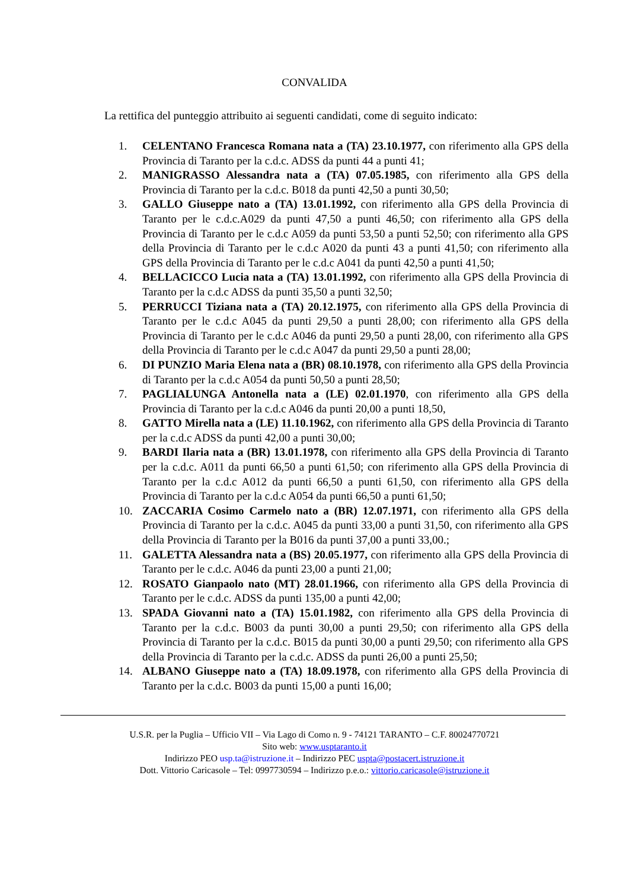CONVALIDA
La rettifica del punteggio attribuito ai seguenti candidati, come di seguito indicato:
1. CELENTANO Francesca Romana nata a (TA) 23.10.1977, con riferimento alla GPS della Provincia di Taranto per la c.d.c. ADSS da punti 44 a punti 41;
2. MANIGRASSO Alessandra nata a (TA) 07.05.1985, con riferimento alla GPS della Provincia di Taranto per la c.d.c. B018 da punti 42,50 a punti 30,50;
3. GALLO Giuseppe nato a (TA) 13.01.1992, con riferimento alla GPS della Provincia di Taranto per le c.d.c.A029 da punti 47,50 a punti 46,50; con riferimento alla GPS della Provincia di Taranto per le c.d.c A059 da punti 53,50 a punti 52,50; con riferimento alla GPS della Provincia di Taranto per le c.d.c A020 da punti 43 a punti 41,50; con riferimento alla GPS della Provincia di Taranto per le c.d.c A041 da punti 42,50 a punti 41,50;
4. BELLACICCO Lucia nata a (TA) 13.01.1992, con riferimento alla GPS della Provincia di Taranto per la c.d.c ADSS da punti 35,50 a punti 32,50;
5. PERRUCCI Tiziana nata a (TA) 20.12.1975, con riferimento alla GPS della Provincia di Taranto per le c.d.c A045 da punti 29,50 a punti 28,00; con riferimento alla GPS della Provincia di Taranto per le c.d.c A046 da punti 29,50 a punti 28,00, con riferimento alla GPS della Provincia di Taranto per le c.d.c A047 da punti 29,50 a punti 28,00;
6. DI PUNZIO Maria Elena nata a (BR) 08.10.1978, con riferimento alla GPS della Provincia di Taranto per la c.d.c A054 da punti 50,50 a punti 28,50;
7. PAGLIALUNGA Antonella nata a (LE) 02.01.1970, con riferimento alla GPS della Provincia di Taranto per la c.d.c A046 da punti 20,00 a punti 18,50,
8. GATTO Mirella nata a (LE) 11.10.1962, con riferimento alla GPS della Provincia di Taranto per la c.d.c ADSS da punti 42,00 a punti 30,00;
9. BARDI Ilaria nata a (BR) 13.01.1978, con riferimento alla GPS della Provincia di Taranto per la c.d.c. A011 da punti 66,50 a punti 61,50; con riferimento alla GPS della Provincia di Taranto per la c.d.c A012 da punti 66,50 a punti 61,50, con riferimento alla GPS della Provincia di Taranto per la c.d.c A054 da punti 66,50 a punti 61,50;
10. ZACCARIA Cosimo Carmelo nato a (BR) 12.07.1971, con riferimento alla GPS della Provincia di Taranto per la c.d.c. A045 da punti 33,00 a punti 31,50, con riferimento alla GPS della Provincia di Taranto per la B016 da punti 37,00 a punti 33,00.;
11. GALETTA Alessandra nata a (BS) 20.05.1977, con riferimento alla GPS della Provincia di Taranto per le c.d.c. A046 da punti 23,00 a punti 21,00;
12. ROSATO Gianpaolo nato (MT) 28.01.1966, con riferimento alla GPS della Provincia di Taranto per le c.d.c. ADSS da punti 135,00 a punti 42,00;
13. SPADA Giovanni nato a (TA) 15.01.1982, con riferimento alla GPS della Provincia di Taranto per la c.d.c. B003 da punti 30,00 a punti 29,50; con riferimento alla GPS della Provincia di Taranto per la c.d.c. B015 da punti 30,00 a punti 29,50; con riferimento alla GPS della Provincia di Taranto per la c.d.c. ADSS da punti 26,00 a punti 25,50;
14. ALBANO Giuseppe nato a (TA) 18.09.1978, con riferimento alla GPS della Provincia di Taranto per la c.d.c. B003 da punti 15,00 a punti 16,00;
U.S.R. per la Puglia – Ufficio VII – Via Lago di Como n. 9 - 74121 TARANTO – C.F. 80024770721
Sito web: www.usptaranto.it
Indirizzo PEO usp.ta@istruzione.it – Indirizzo PEC uspta@postacert.istruzione.it
Dott. Vittorio Caricasole – Tel: 0997730594 – Indirizzo p.e.o.: vittorio.caricasole@istruzione.it